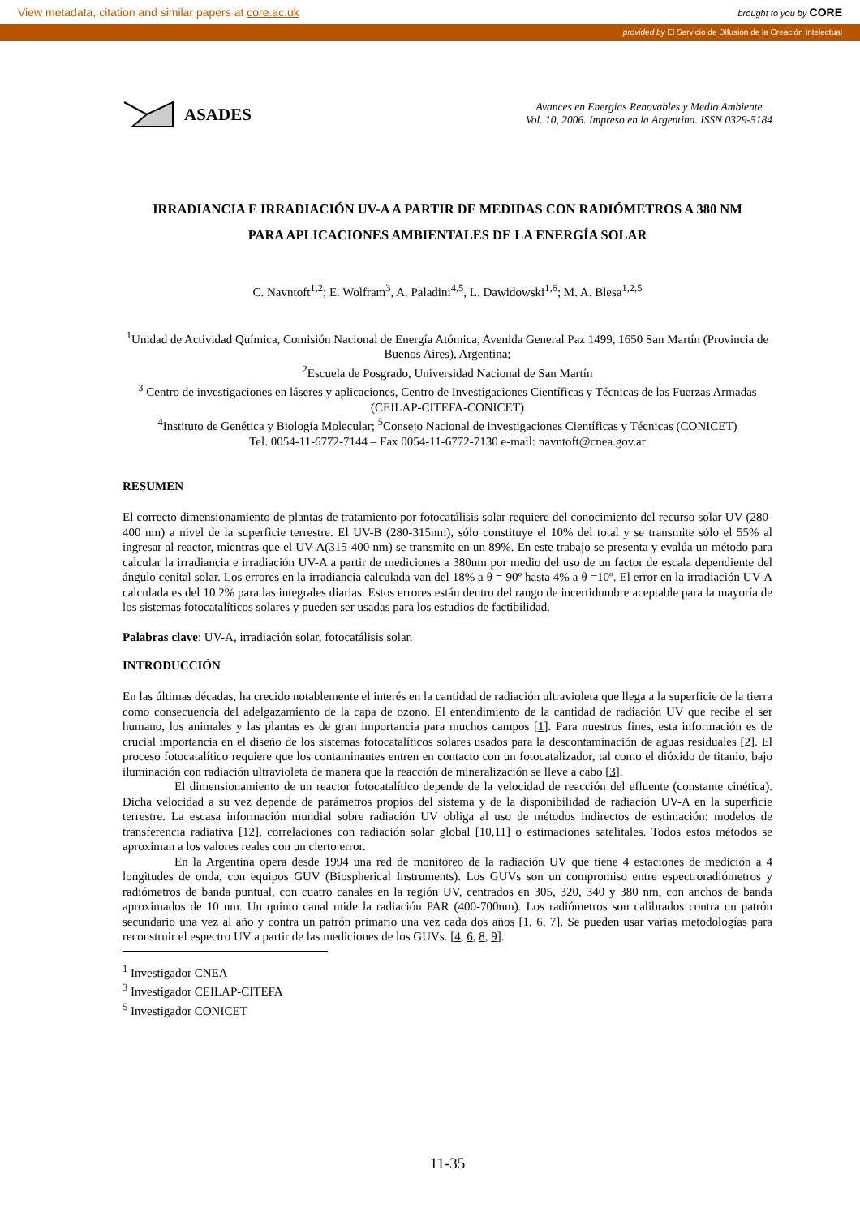View metadata, citation and similar papers at core.ac.uk brought to you by CORE
provided by El Servicio de Difusión de la Creación Intelectual
ASADES
Avances en Energías Renovables y Medio Ambiente
Vol. 10, 2006. Impreso en la Argentina. ISSN 0329-5184
IRRADIANCIA E IRRADIACIÓN UV-A A PARTIR DE MEDIDAS CON RADIÓMETROS A 380 NM
PARA APLICACIONES AMBIENTALES DE LA ENERGÍA SOLAR
C. Navntoft<sup>1,2</sup>; E. Wolfram<sup>3</sup>, A. Paladini<sup>4,5</sup>, L. Dawidowski<sup>1,6</sup>; M. A. Blesa<sup>1,2,5</sup>
<sup>1</sup> Unidad de Actividad Química, Comisión Nacional de Energía Atómica, Avenida General Paz 1499, 1650 San Martín (Provincia de Buenos Aires), Argentina;
<sup>2</sup> Escuela de Posgrado, Universidad Nacional de San Martín
<sup>3</sup> Centro de investigaciones en láseres y aplicaciones, Centro de Investigaciones Científicas y Técnicas de las Fuerzas Armadas (CEILAP-CITEFA-CONICET)
<sup>4</sup> Instituto de Genética y Biología Molecular; <sup>5</sup>Consejo Nacional de investigaciones Científicas y Técnicas (CONICET)
Tel. 0054-11-6772-7144 – Fax 0054-11-6772-7130 e-mail: navntoft@cnea.gov.ar
RESUMEN
El correcto dimensionamiento de plantas de tratamiento por fotocatálisis solar requiere del conocimiento del recurso solar UV (280-400 nm) a nivel de la superficie terrestre. El UV-B (280-315nm), sólo constituye el 10% del total y se transmite sólo el 55% al ingresar al reactor, mientras que el UV-A(315-400 nm) se transmite en un 89%. En este trabajo se presenta y evalúa un método para calcular la irradiancia e irradiación UV-A a partir de mediciones a 380nm por medio del uso de un factor de escala dependiente del ángulo cenital solar. Los errores en la irradiancia calculada van del 18% a θ = 90º hasta 4% a θ =10º. El error en la irradiación UV-A calculada es del 10.2% para las integrales diarias. Estos errores están dentro del rango de incertidumbre aceptable para la mayoría de los sistemas fotocatalíticos solares y pueden ser usadas para los estudios de factibilidad.
Palabras clave: UV-A, irradiación solar, fotocatálisis solar.
INTRODUCCIÓN
En las últimas décadas, ha crecido notablemente el interés en la cantidad de radiación ultravioleta que llega a la superficie de la tierra como consecuencia del adelgazamiento de la capa de ozono. El entendimiento de la cantidad de radiación UV que recibe el ser humano, los animales y las plantas es de gran importancia para muchos campos [1]. Para nuestros fines, esta información es de crucial importancia en el diseño de los sistemas fotocatalíticos solares usados para la descontaminación de aguas residuales [2]. El proceso fotocatalítico requiere que los contaminantes entren en contacto con un fotocatalizador, tal como el dióxido de titanio, bajo iluminación con radiación ultravioleta de manera que la reacción de mineralización se lleve a cabo [3].
El dimensionamiento de un reactor fotocatalítico depende de la velocidad de reacción del efluente (constante cinética). Dicha velocidad a su vez depende de parámetros propios del sistema y de la disponibilidad de radiación UV-A en la superficie terrestre. La escasa información mundial sobre radiación UV obliga al uso de métodos indirectos de estimación: modelos de transferencia radiativa [12], correlaciones con radiación solar global [10,11] o estimaciones satelitales. Todos estos métodos se aproximan a los valores reales con un cierto error.
En la Argentina opera desde 1994 una red de monitoreo de la radiación UV que tiene 4 estaciones de medición a 4 longitudes de onda, con equipos GUV (Biospherical Instruments). Los GUVs son un compromiso entre espectroradiómetros y radiómetros de banda puntual, con cuatro canales en la región UV, centrados en 305, 320, 340 y 380 nm, con anchos de banda aproximados de 10 nm. Un quinto canal mide la radiación PAR (400-700nm). Los radiómetros son calibrados contra un patrón secundario una vez al año y contra un patrón primario una vez cada dos años [1, 6, 7]. Se pueden usar varias metodologías para reconstruir el espectro UV a partir de las mediciones de los GUVs. [4, 6, 8, 9].
<sup>1</sup> Investigador CNEA
<sup>3</sup> Investigador CEILAP-CITEFA
<sup>5</sup> Investigador CONICET
11-35